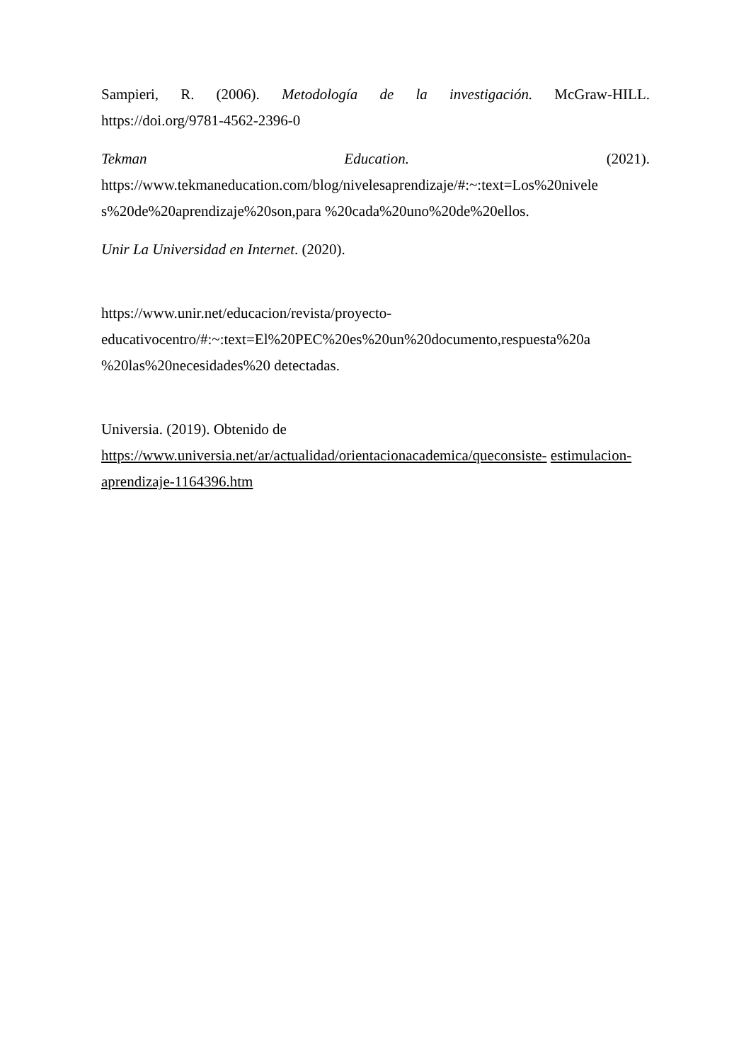Sampieri, R. (2006). Metodología de la investigación. McGraw-HILL.
https://doi.org/9781-4562-2396-0
Tekman Education. (2021).
https://www.tekmaneducation.com/blog/nivelesaprendizaje/#:~:text=Los%20nivele
s%20de%20aprendizaje%20son,para %20cada%20uno%20de%20ellos.
Unir La Universidad en Internet. (2020).
https://www.unir.net/educacion/revista/proyecto-
educativocentro/#:~:text=El%20PEC%20es%20un%20documento,respuesta%20a
%20las%20necesidades%20 detectadas.
Universia. (2019). Obtenido de
https://www.universia.net/ar/actualidad/orientacionacademica/queconsiste- estimulacion-aprendizaje-1164396.htm